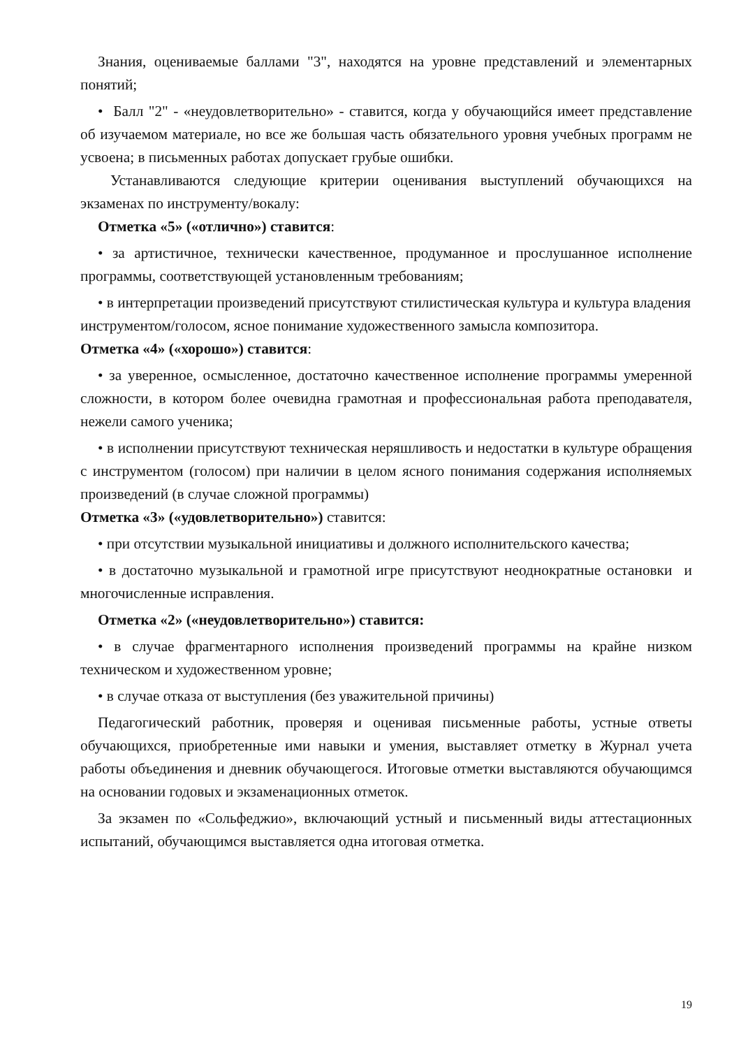Знания, оцениваемые баллами "3", находятся на уровне представлений и элементарных понятий;
• Балл "2" - «неудовлетворительно» - ставится, когда у обучающийся имеет представление об изучаемом материале, но все же большая часть обязательного уровня учебных программ не усвоена; в письменных работах допускает грубые ошибки.
Устанавливаются следующие критерии оценивания выступлений обучающихся на экзаменах по инструменту/вокалу:
Отметка «5» («отлично») ставится:
• за артистичное, технически качественное, продуманное и прослушанное исполнение программы, соответствующей установленным требованиям;
• в интерпретации произведений присутствуют стилистическая культура и культура владения инструментом/голосом, ясное понимание художественного замысла композитора.
Отметка «4» («хорошо») ставится:
• за уверенное, осмысленное, достаточно качественное исполнение программы умеренной сложности, в котором более очевидна грамотная и профессиональная работа преподавателя, нежели самого ученика;
• в исполнении присутствуют техническая неряшливость и недостатки в культуре обращения с инструментом (голосом) при наличии в целом ясного понимания содержания исполняемых произведений (в случае сложной программы)
Отметка «3» («удовлетворительно») ставится:
• при отсутствии музыкальной инициативы и должного исполнительского качества;
• в достаточно музыкальной и грамотной игре присутствуют неоднократные остановки и многочисленные исправления.
Отметка «2» («неудовлетворительно») ставится:
• в случае фрагментарного исполнения произведений программы на крайне низком техническом и художественном уровне;
• в случае отказа от выступления (без уважительной причины)
Педагогический работник, проверяя и оценивая письменные работы, устные ответы обучающихся, приобретенные ими навыки и умения, выставляет отметку в Журнал учета работы объединения и дневник обучающегося. Итоговые отметки выставляются обучающимся на основании годовых и экзаменационных отметок.
За экзамен по «Сольфеджио», включающий устный и письменный виды аттестационных испытаний, обучающимся выставляется одна итоговая отметка.
19